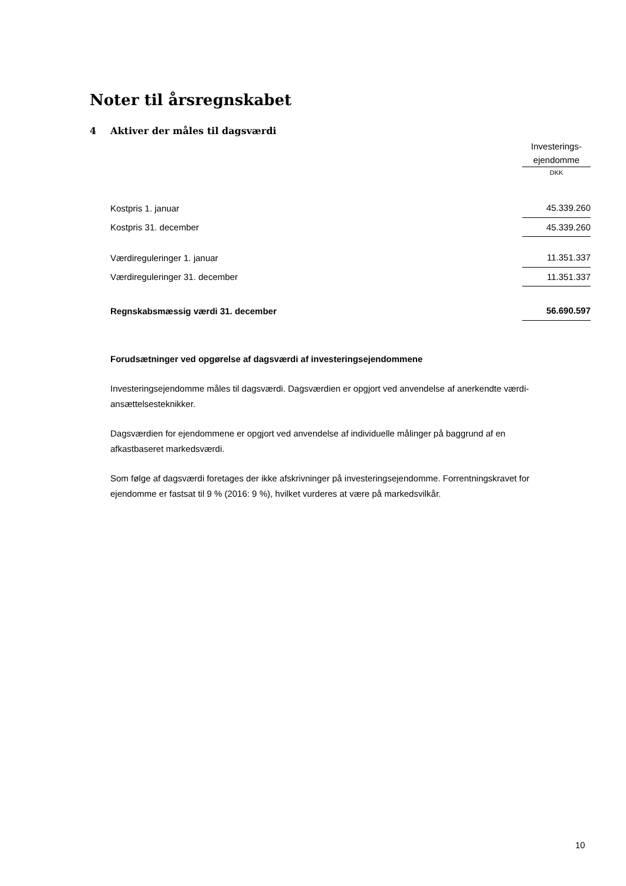Noter til årsregnskabet
4 Aktiver der måles til dagsværdi
| | Investerings- ejendomme |
| --- | --- |
| | DKK |
| Kostpris 1. januar | 45.339.260 |
| Kostpris 31. december | 45.339.260 |
| Værdireguleringer 1. januar | 11.351.337 |
| Værdireguleringer 31. december | 11.351.337 |
| Regnskabsmæssig værdi 31. december | 56.690.597 |
Forudsætninger ved opgørelse af dagsværdi af investeringsejendommene
Investeringsejendomme måles til dagsværdi. Dagsværdien er opgjort ved anvendelse af anerkendte værdi-
ansættelsesteknikker.
Dagsværdien for ejendommene er opgjort ved anvendelse af individuelle målinger på baggrund af en
afkastbaseret markedsværdi.
Som følge af dagsværdi foretages der ikke afskrivninger på investeringsejendomme. Forrentningskravet for
ejendomme er fastsat til 9 % (2016: 9 %), hvilket vurderes at være på markedsvilkår.
10